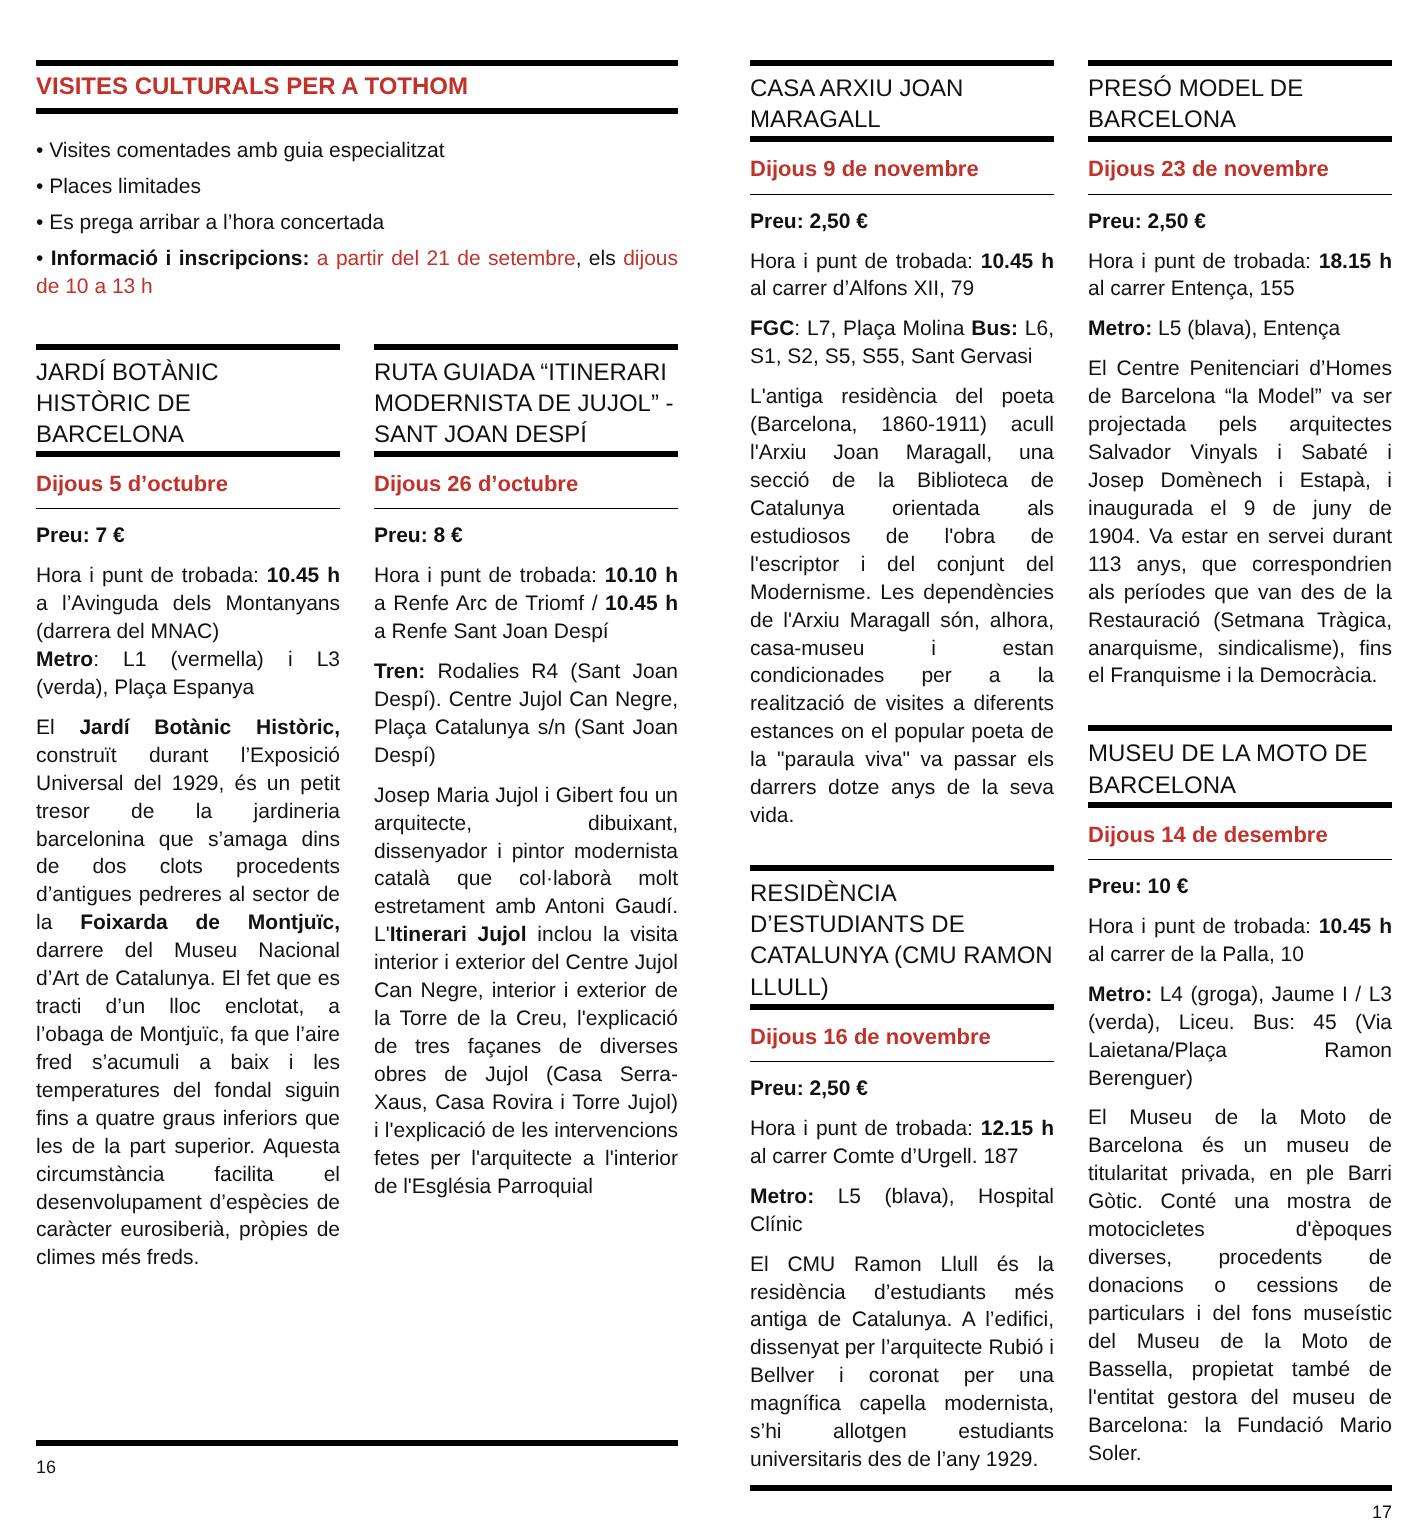VISITES CULTURALS PER A TOTHOM
• Visites comentades amb guia especialitzat
• Places limitades
• Es prega arribar a l’hora concertada
• Informació i inscripcions: a partir del 21 de setembre, els dijous de 10 a 13 h
JARDÍ BOTÀNIC HISTÒRIC DE BARCELONA
Dijous 5 d’octubre
Preu: 7 €
Hora i punt de trobada: 10.45 h a l’Avinguda dels Montanyans (darrera del MNAC)
Metro: L1 (vermella) i L3 (verda), Plaça Espanya
El Jardí Botànic Històric, construït durant l’Exposició Universal del 1929, és un petit tresor de la jardineria barcelonina que s’amaga dins de dos clots procedents d’antigues pedreres al sector de la Foixarda de Montjuïc, darrere del Museu Nacional d’Art de Catalunya. El fet que es tracti d’un lloc enclotat, a l’obaga de Montjuïc, fa que l’aire fred s’acumuli a baix i les temperatures del fondal siguin fins a quatre graus inferiors que les de la part superior. Aquesta circumstància facilita el desenvolupament d’espècies de caràcter eurosiberià, pròpies de climes més freds.
RUTA GUIADA “ITINERARI MODERNISTA DE JUJOL” - SANT JOAN DESPÍ
Dijous 26 d’octubre
Preu: 8 €
Hora i punt de trobada: 10.10 h a Renfe Arc de Triomf / 10.45 h a Renfe Sant Joan Despí
Tren: Rodalies R4 (Sant Joan Despí). Centre Jujol Can Negre, Plaça Catalunya s/n (Sant Joan Despí)
Josep Maria Jujol i Gibert fou un arquitecte, dibuixant, dissenyador i pintor modernista català que col·laborà molt estretament amb Antoni Gaudí. L'Itinerari Jujol inclou la visita interior i exterior del Centre Jujol Can Negre, interior i exterior de la Torre de la Creu, l'explicació de tres façanes de diverses obres de Jujol (Casa Serra-Xaus, Casa Rovira i Torre Jujol) i l'explicació de les intervencions fetes per l'arquitecte a l'interior de l'Església Parroquial
16
CASA ARXIU JOAN MARAGALL
Dijous 9 de novembre
Preu: 2,50 €
Hora i punt de trobada: 10.45 h al carrer d’Alfons XII, 79
FGC: L7, Plaça Molina Bus: L6, S1, S2, S5, S55, Sant Gervasi
L'antiga residència del poeta (Barcelona, 1860-1911) acull l'Arxiu Joan Maragall, una secció de la Biblioteca de Catalunya orientada als estudiosos de l'obra de l'escriptor i del conjunt del Modernisme. Les dependències de l'Arxiu Maragall són, alhora, casa-museu i estan condicionades per a la realització de visites a diferents estances on el popular poeta de la "paraula viva" va passar els darrers dotze anys de la seva vida.
RESIDÈNCIA D’ESTUDIANTS DE CATALUNYA (CMU RAMON LLULL)
Dijous 16 de novembre
Preu: 2,50 €
Hora i punt de trobada: 12.15 h al carrer Comte d’Urgell. 187
Metro: L5 (blava), Hospital Clínic
El CMU Ramon Llull és la residència d’estudiants més antiga de Catalunya. A l’edifici, dissenyat per l’arquitecte Rubió i Bellver i coronat per una magnífica capella modernista, s’hi allotgen estudiants universitaris des de l’any 1929.
PRESÓ MODEL DE BARCELONA
Dijous 23 de novembre
Preu: 2,50 €
Hora i punt de trobada: 18.15 h al carrer Entença, 155
Metro: L5 (blava), Entença
El Centre Penitenciari d’Homes de Barcelona “la Model” va ser projectada pels arquitectes Salvador Vinyals i Sabaté i Josep Domènech i Estapà, i inaugurada el 9 de juny de 1904. Va estar en servei durant 113 anys, que correspondrien als períodes que van des de la Restauració (Setmana Tràgica, anarquisme, sindicalisme), fins el Franquisme i la Democràcia.
MUSEU DE LA MOTO DE BARCELONA
Dijous 14 de desembre
Preu: 10 €
Hora i punt de trobada: 10.45 h al carrer de la Palla, 10
Metro: L4 (groga), Jaume I / L3 (verda), Liceu. Bus: 45 (Via Laietana/Plaça Ramon Berenguer)
El Museu de la Moto de Barcelona és un museu de titularitat privada, en ple Barri Gòtic. Conté una mostra de motocicletes d'èpoques diverses, procedents de donacions o cessions de particulars i del fons museístic del Museu de la Moto de Bassella, propietat també de l'entitat gestora del museu de Barcelona: la Fundació Mario Soler.
17